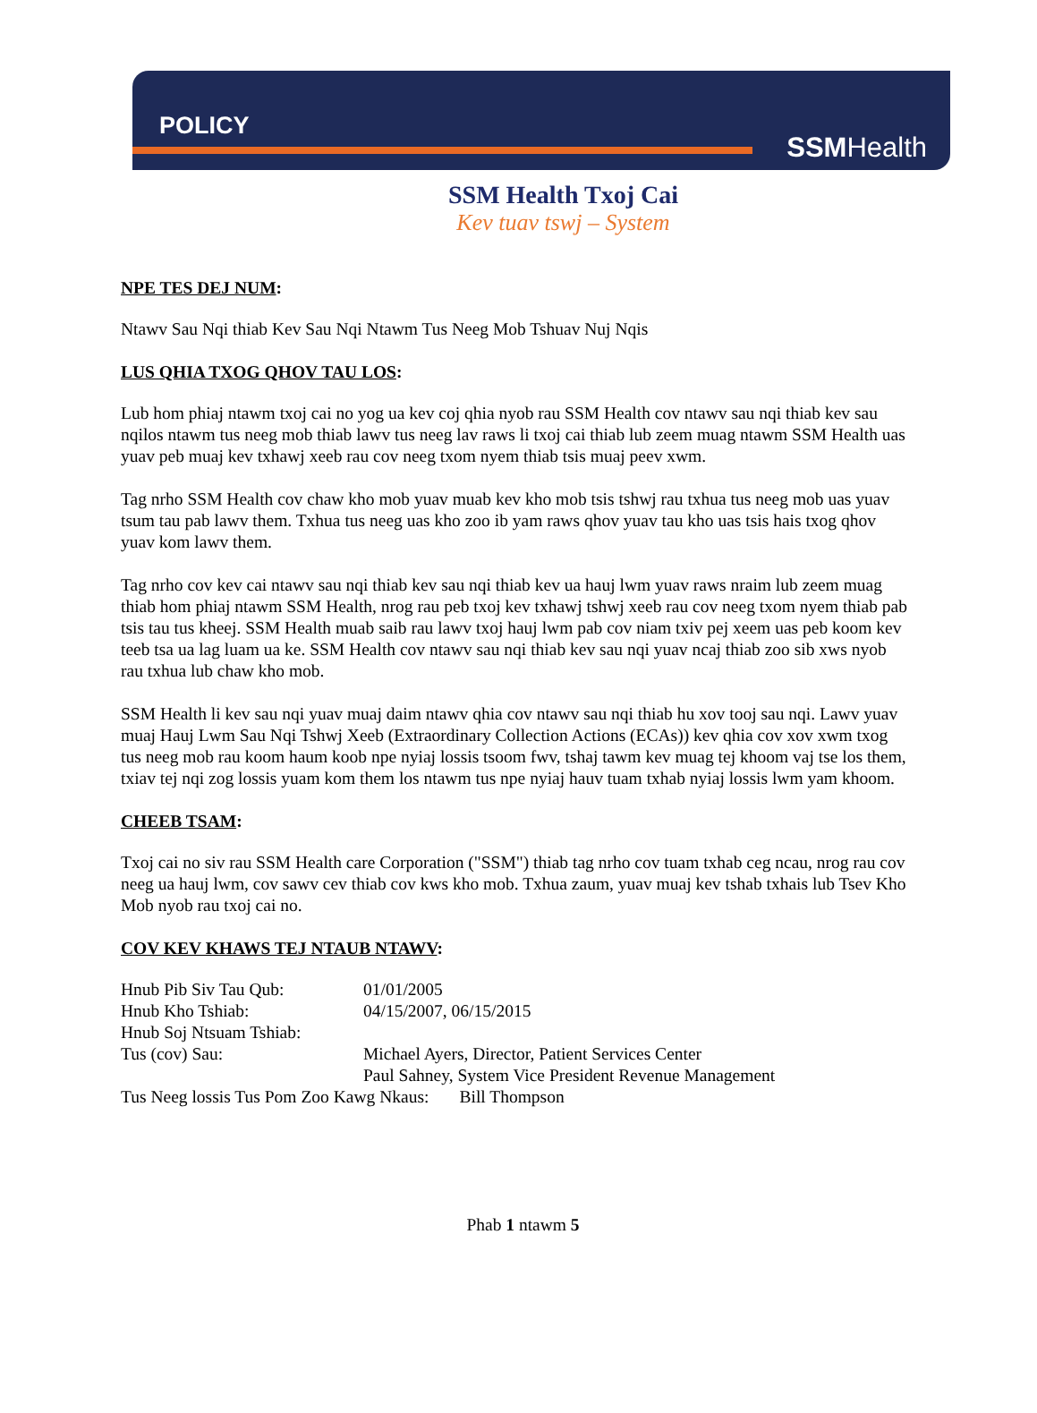POLICY
SSMHealth
SSM Health Txoj Cai
Kev tuav tswj – System
NPE TES DEJ NUM:
Ntawv Sau Nqi thiab Kev Sau Nqi Ntawm Tus Neeg Mob Tshuav Nuj Nqis
LUS QHIA TXOG QHOV TAU LOS:
Lub hom phiaj ntawm txoj cai no yog ua kev coj qhia nyob rau SSM Health cov ntawv sau nqi thiab kev sau nqilos ntawm tus neeg mob thiab lawv tus neeg lav raws li txoj cai thiab lub zeem muag ntawm SSM Health uas yuav peb muaj kev txhawj xeeb rau cov neeg txom nyem thiab tsis muaj peev xwm.
Tag nrho SSM Health cov chaw kho mob yuav muab kev kho mob tsis tshwj rau txhua tus neeg mob uas yuav tsum tau pab lawv them. Txhua tus neeg uas kho zoo ib yam raws qhov yuav tau kho uas tsis hais txog qhov yuav kom lawv them.
Tag nrho cov kev cai ntawv sau nqi thiab kev sau nqi thiab kev ua hauj lwm yuav raws nraim lub zeem muag thiab hom phiaj ntawm SSM Health, nrog rau peb txoj kev txhawj tshwj xeeb rau cov neeg txom nyem thiab pab tsis tau tus kheej. SSM Health muab saib rau lawv txoj hauj lwm pab cov niam txiv pej xeem uas peb koom kev teeb tsa ua lag luam ua ke. SSM Health cov ntawv sau nqi thiab kev sau nqi yuav ncaj thiab zoo sib xws nyob rau txhua lub chaw kho mob.
SSM Health li kev sau nqi yuav muaj daim ntawv qhia cov ntawv sau nqi thiab hu xov tooj sau nqi. Lawv yuav muaj Hauj Lwm Sau Nqi Tshwj Xeeb (Extraordinary Collection Actions (ECAs)) kev qhia cov xov xwm txog tus neeg mob rau koom haum koob npe nyiaj lossis tsoom fwv, tshaj tawm kev muag tej khoom vaj tse los them, txiav tej nqi zog lossis yuam kom them los ntawm tus npe nyiaj hauv tuam txhab nyiaj lossis lwm yam khoom.
CHEEB TSAM:
Txoj cai no siv rau SSM Health care Corporation ("SSM") thiab tag nrho cov tuam txhab ceg ncau, nrog rau cov neeg ua hauj lwm, cov sawv cev thiab cov kws kho mob. Txhua zaum, yuav muaj kev tshab txhais lub Tsev Kho Mob nyob rau txoj cai no.
COV KEV KHAWS TEJ NTAUB NTAWV:
| Hnub Pib Siv Tau Qub: | 01/01/2005 |
| Hnub Kho Tshiab: | 04/15/2007, 06/15/2015 |
| Hnub Soj Ntsuam Tshiab: | |
| Tus (cov) Sau: | Michael Ayers, Director, Patient Services Center Paul Sahney, System Vice President Revenue Management |
| Tus Neeg lossis Tus Pom Zoo Kawg Nkaus: Bill Thompson | |
Phab 1 ntawm 5